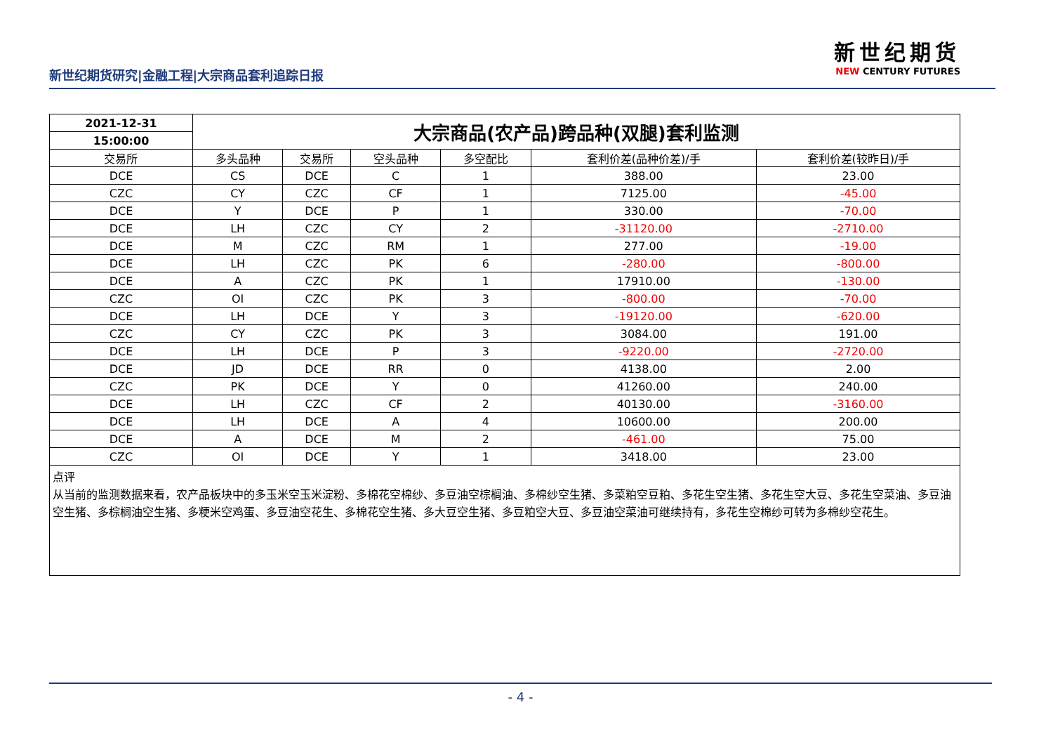新世纪期货研究|金融工程|大宗商品套利追踪日报
新世纪期货
NEW CENTURY FUTURES
| 2021-12-31 | 大宗商品(农产品)跨品种(双腿)套利监测 | | | | | |
| 15:00:00 | | | | | | |
| 交易所 | 多头品种 | 交易所 | 空头品种 | 多空配比 | 套利价差(品种价差)/手 | 套利价差(较昨日)/手 |
| DCE | CS | DCE | C | 1 | 388.00 | 23.00 |
| CZC | CY | CZC | CF | 1 | 7125.00 | -45.00 |
| DCE | Y | DCE | P | 1 | 330.00 | -70.00 |
| DCE | LH | CZC | CY | 2 | -31120.00 | -2710.00 |
| DCE | M | CZC | RM | 1 | 277.00 | -19.00 |
| DCE | LH | CZC | PK | 6 | -280.00 | -800.00 |
| DCE | A | CZC | PK | 1 | 17910.00 | -130.00 |
| CZC | OI | CZC | PK | 3 | -800.00 | -70.00 |
| DCE | LH | DCE | Y | 3 | -19120.00 | -620.00 |
| CZC | CY | CZC | PK | 3 | 3084.00 | 191.00 |
| DCE | LH | DCE | P | 3 | -9220.00 | -2720.00 |
| DCE | JD | DCE | RR | 0 | 4138.00 | 2.00 |
| CZC | PK | DCE | Y | 0 | 41260.00 | 240.00 |
| DCE | LH | CZC | CF | 2 | 40130.00 | -3160.00 |
| DCE | LH | DCE | A | 4 | 10600.00 | 200.00 |
| DCE | A | DCE | M | 2 | -461.00 | 75.00 |
| CZC | OI | DCE | Y | 1 | 3418.00 | 23.00 |
点评
从当前的监测数据来看，农产品板块中的多玉米空玉米淀粉、多棉花空棉纱、多豆油空棕榈油、多棉纱空生猪、多菜粕空豆粕、多花生空生猪、多花生空大豆、多花生空菜油、多豆油空生猪、多棕榈油空生猪、多粳米空鸡蛋、多豆油空花生、多棉花空生猪、多大豆空生猪、多豆粕空大豆、多豆油空菜油可继续持有，多花生空棉纱可转为多棉纱空花生。
- 4 -